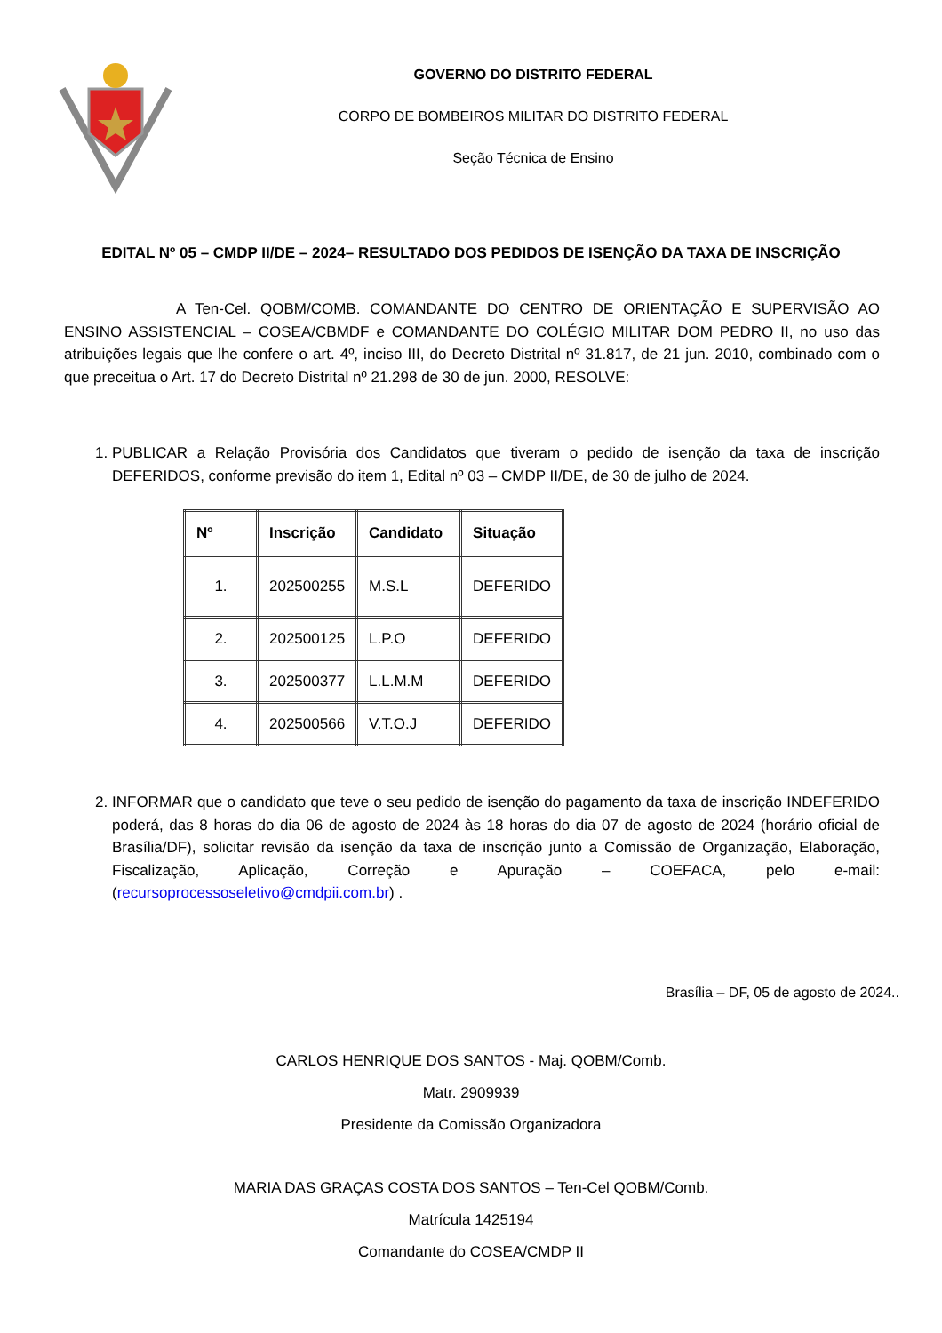GOVERNO DO DISTRITO FEDERAL
CORPO DE BOMBEIROS MILITAR DO DISTRITO FEDERAL
Seção Técnica de Ensino
EDITAL Nº 05 – CMDP II/DE – 2024– RESULTADO DOS PEDIDOS DE ISENÇÃO DA TAXA DE INSCRIÇÃO
A Ten-Cel. QOBM/COMB. COMANDANTE DO CENTRO DE ORIENTAÇÃO E SUPERVISÃO AO ENSINO ASSISTENCIAL – COSEA/CBMDF e COMANDANTE DO COLÉGIO MILITAR DOM PEDRO II, no uso das atribuições legais que lhe confere o art. 4º, inciso III, do Decreto Distrital nº 31.817, de 21 jun. 2010, combinado com o que preceitua o Art. 17 do Decreto Distrital nº 21.298 de 30 de jun. 2000, RESOLVE:
1. PUBLICAR a Relação Provisória dos Candidatos que tiveram o pedido de isenção da taxa de inscrição DEFERIDOS, conforme previsão do item 1, Edital nº 03 – CMDP II/DE, de 30 de julho de 2024.
| Nº | Inscrição | Candidato | Situação |
| --- | --- | --- | --- |
| 1. | 202500255 | M.S.L | DEFERIDO |
| 2. | 202500125 | L.P.O | DEFERIDO |
| 3. | 202500377 | L.L.M.M | DEFERIDO |
| 4. | 202500566 | V.T.O.J | DEFERIDO |
2. INFORMAR que o candidato que teve o seu pedido de isenção do pagamento da taxa de inscrição INDEFERIDO poderá, das 8 horas do dia 06 de agosto de 2024 às 18 horas do dia 07 de agosto de 2024 (horário oficial de Brasília/DF), solicitar revisão da isenção da taxa de inscrição junto a Comissão de Organização, Elaboração, Fiscalização, Aplicação, Correção e Apuração – COEFACA, pelo e-mail: (recursoprocessoseletivo@cmdpii.com.br) .
Brasília – DF, 05 de agosto de 2024..
CARLOS HENRIQUE DOS SANTOS - Maj. QOBM/Comb.
Matr. 2909939
Presidente da Comissão Organizadora
MARIA DAS GRAÇAS COSTA DOS SANTOS – Ten-Cel QOBM/Comb.
Matrícula 1425194
Comandante do COSEA/CMDP II